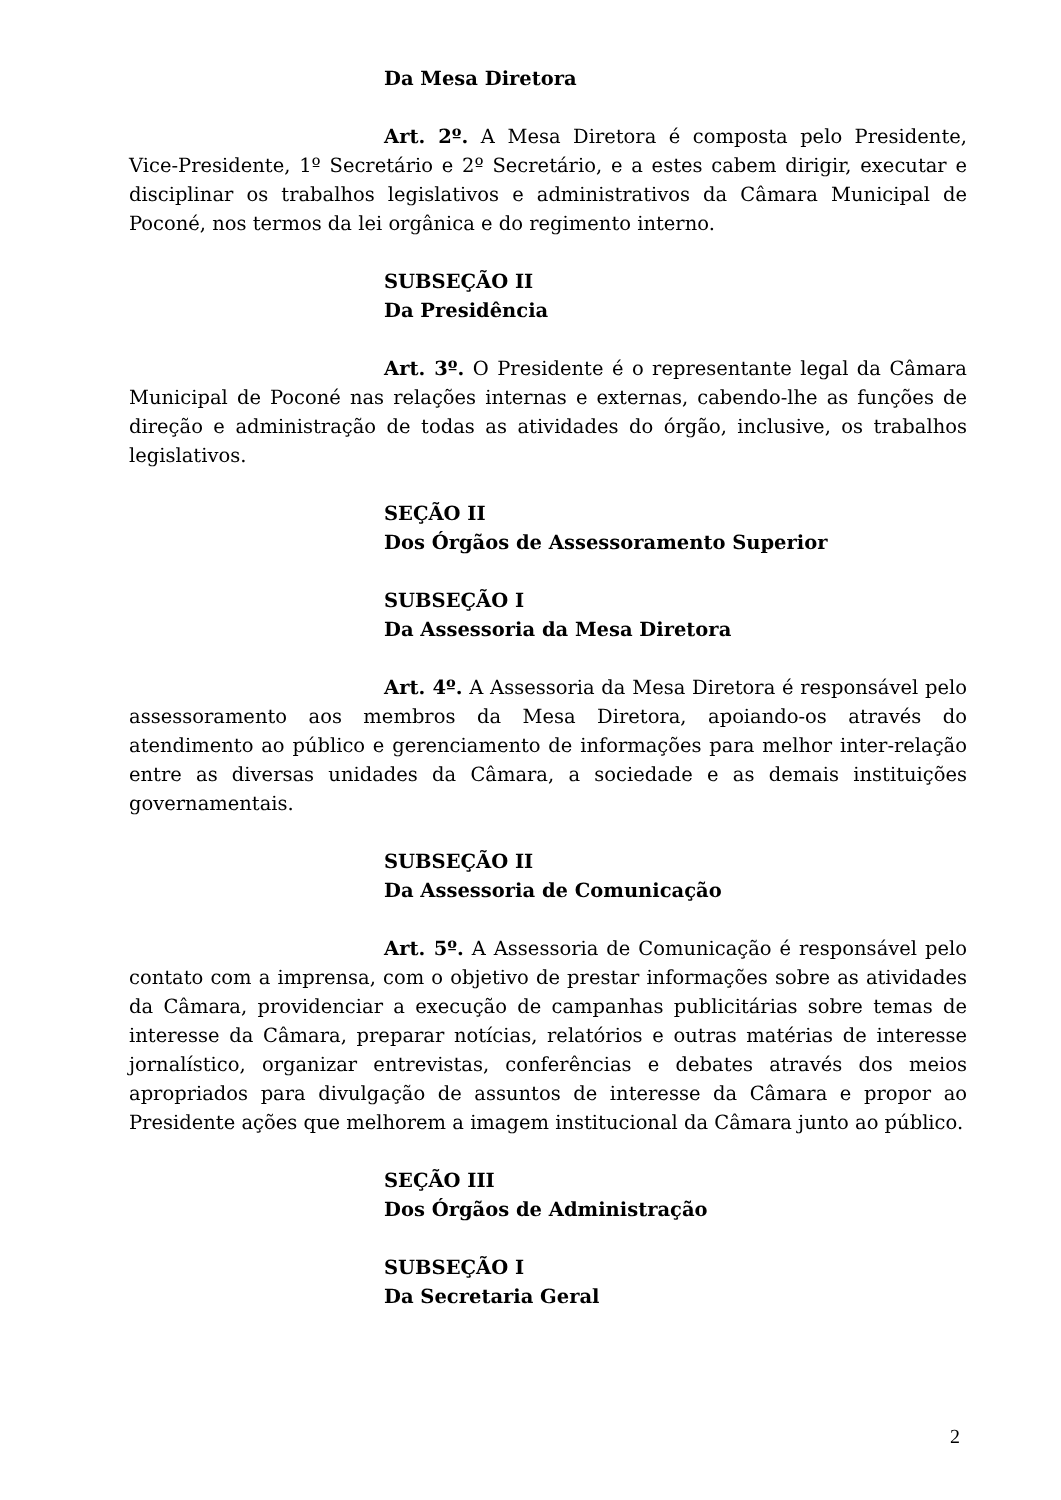Da Mesa Diretora
Art. 2º. A Mesa Diretora é composta pelo Presidente, Vice-Presidente, 1º Secretário e 2º Secretário, e a estes cabem dirigir, executar e disciplinar os trabalhos legislativos e administrativos da Câmara Municipal de Poconé, nos termos da lei orgânica e do regimento interno.
SUBSEÇÃO II
Da Presidência
Art. 3º. O Presidente é o representante legal da Câmara Municipal de Poconé nas relações internas e externas, cabendo-lhe as funções de direção e administração de todas as atividades do órgão, inclusive, os trabalhos legislativos.
SEÇÃO II
Dos Órgãos de Assessoramento Superior
SUBSEÇÃO I
Da Assessoria da Mesa Diretora
Art. 4º. A Assessoria da Mesa Diretora é responsável pelo assessoramento aos membros da Mesa Diretora, apoiando-os através do atendimento ao público e gerenciamento de informações para melhor inter-relação entre as diversas unidades da Câmara, a sociedade e as demais instituições governamentais.
SUBSEÇÃO II
Da Assessoria de Comunicação
Art. 5º. A Assessoria de Comunicação é responsável pelo contato com a imprensa, com o objetivo de prestar informações sobre as atividades da Câmara, providenciar a execução de campanhas publicitárias sobre temas de interesse da Câmara, preparar notícias, relatórios e outras matérias de interesse jornalístico, organizar entrevistas, conferências e debates através dos meios apropriados para divulgação de assuntos de interesse da Câmara e propor ao Presidente ações que melhorem a imagem institucional da Câmara junto ao público.
SEÇÃO III
Dos Órgãos de Administração
SUBSEÇÃO I
Da Secretaria Geral
2